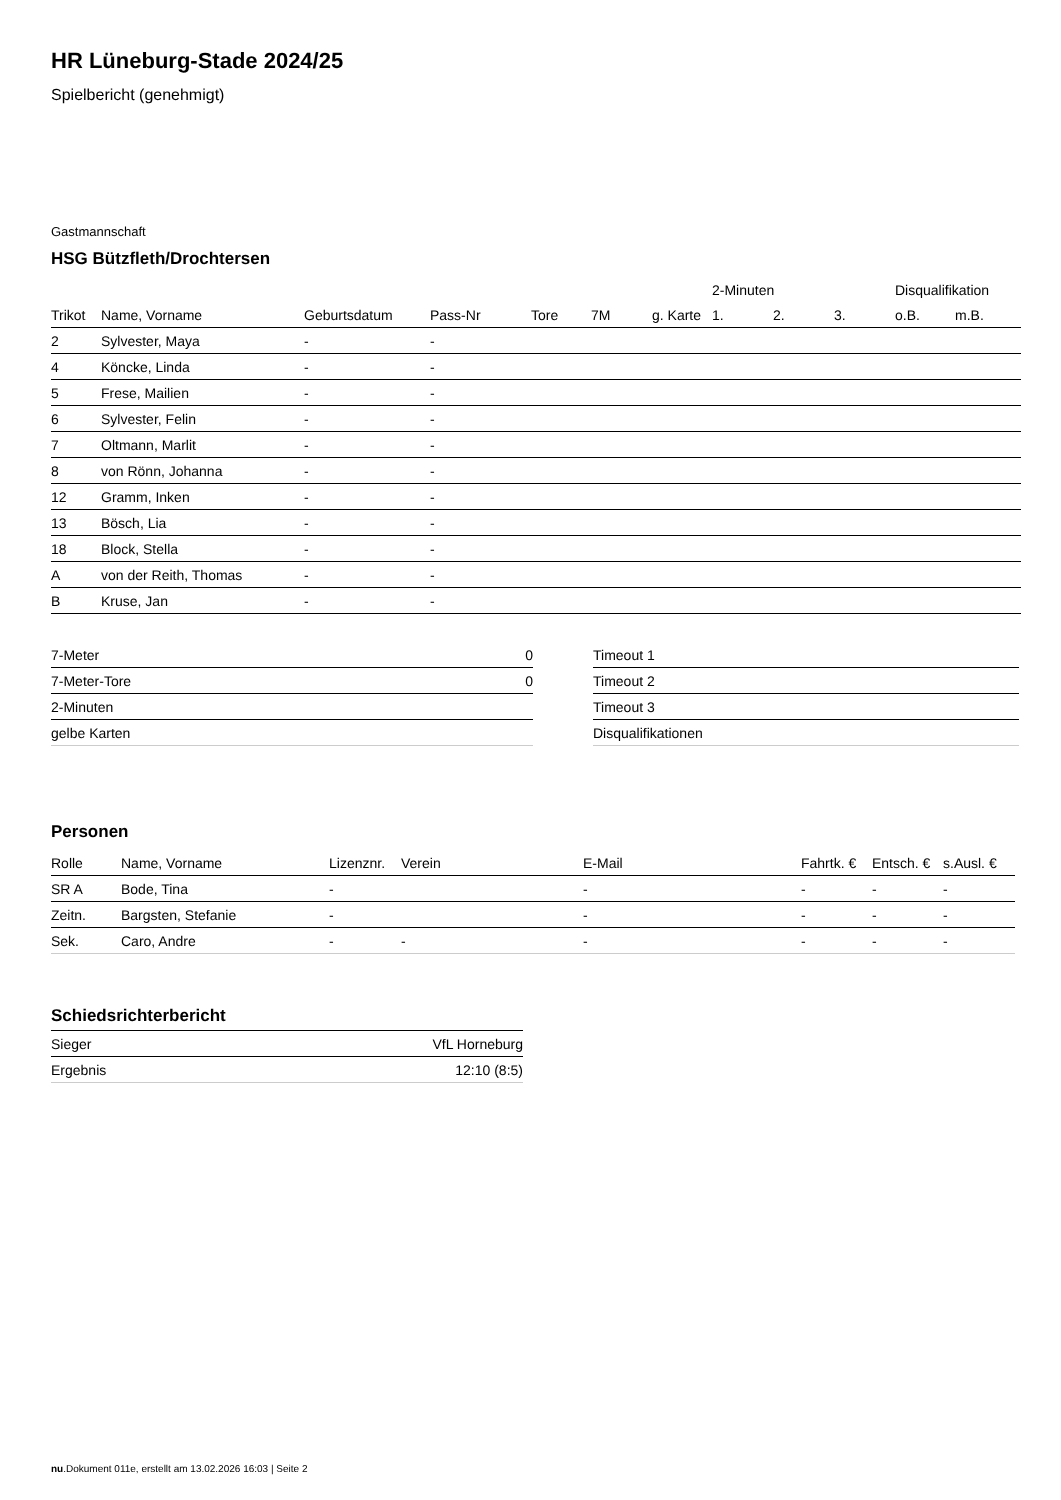HR Lüneburg-Stade 2024/25
Spielbericht (genehmigt)
Gastmannschaft
HSG Bützfleth/Drochtersen
| | | | | | | | 2-Minuten | | | Disqualifikation | |
| --- | --- | --- | --- | --- | --- | --- | --- | --- | --- | --- | --- |
| Trikot | Name, Vorname | Geburtsdatum | Pass-Nr | Tore | 7M | g. Karte | 1. | 2. | 3. | o.B. | m.B. |
| 2 | Sylvester, Maya | - | - | | | | | | | | |
| 4 | Köncke, Linda | - | - | | | | | | | | |
| 5 | Frese, Mailien | - | - | | | | | | | | |
| 6 | Sylvester, Felin | - | - | | | | | | | | |
| 7 | Oltmann, Marlit | - | - | | | | | | | | |
| 8 | von Rönn, Johanna | - | - | | | | | | | | |
| 12 | Gramm, Inken | - | - | | | | | | | | |
| 13 | Bösch, Lia | - | - | | | | | | | | |
| 18 | Block, Stella | - | - | | | | | | | | |
| A | von der Reith, Thomas | - | - | | | | | | | | |
| B | Kruse, Jan | - | - | | | | | | | | |
| 7-Meter | 0 |
| 7-Meter-Tore | 0 |
| 2-Minuten | |
| gelbe Karten | |
| Timeout 1 |
| Timeout 2 |
| Timeout 3 |
| Disqualifikationen |
Personen
| Rolle | Name, Vorname | Lizenznr. | Verein | E-Mail | Fahrtk. € | Entsch. € | s.Ausl. € |
| --- | --- | --- | --- | --- | --- | --- | --- |
| SR A | Bode, Tina | - | | - | - | - | - |
| Zeitn. | Bargsten, Stefanie | - | | - | - | - | - |
| Sek. | Caro, Andre | - | - | - | - | - | - |
Schiedsrichterbericht
| Sieger | VfL Horneburg |
| Ergebnis | 12:10 (8:5) |
nu.Dokument 011e, erstellt am 13.02.2026 16:03 | Seite 2